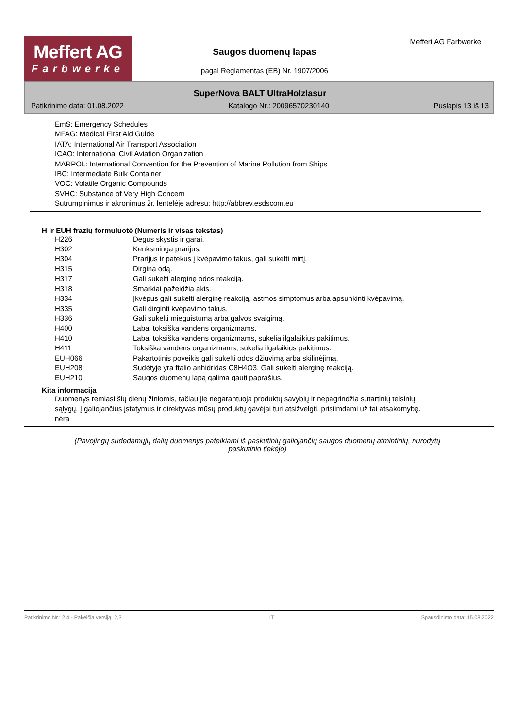Meffert AG
Farbwerke
Meffert AG Farbwerke
Saugos duomenų lapas
pagal Reglamentas (EB) Nr. 1907/2006
SuperNova BALT UltraHolzlasur
Patikrinimo data: 01.08.2022 Katalogo Nr.: 20096570230140 Puslapis 13 iš 13
EmS: Emergency Schedules
MFAG: Medical First Aid Guide
IATA: International Air Transport Association
ICAO: International Civil Aviation Organization
MARPOL: International Convention for the Prevention of Marine Pollution from Ships
IBC: Intermediate Bulk Container
VOC: Volatile Organic Compounds
SVHC: Substance of Very High Concern
Sutrumpinimus ir akronimus žr. lentelėje adresu: http://abbrev.esdscom.eu
H ir EUH frazių formuluotė (Numeris ir visas tekstas)
| H226 | Degūs skystis ir garai. |
| H302 | Kenksminga prarijus. |
| H304 | Prarijus ir patekus į kvėpavimo takus, gali sukelti mirtį. |
| H315 | Dirgina odą. |
| H317 | Gali sukelti alerginę odos reakciją. |
| H318 | Smarkiai pažeidžia akis. |
| H334 | Įkvėpus gali sukelti alerginę reakciją, astmos simptomus arba apsunkinti kvėpavimą. |
| H335 | Gali dirginti kvėpavimo takus. |
| H336 | Gali sukelti mieguistumą arba galvos svaigimą. |
| H400 | Labai toksiška vandens organizmams. |
| H410 | Labai toksiška vandens organizmams, sukelia ilgalaikius pakitimus. |
| H411 | Toksiška vandens organizmams, sukelia ilgalaikius pakitimus. |
| EUH066 | Pakartotinis poveikis gali sukelti odos džiūvimą arba skilinėjimą. |
| EUH208 | Sudėtyje yra ftalio anhidridas C8H4O3. Gali sukelti alerginę reakciją. |
| EUH210 | Saugos duomenų lapą galima gauti paprašius. |
Kita informacija
Duomenys remiasi šių dienų žiniomis, tačiau jie negarantuoja produktų savybių ir nepagrindžia sutartinių teisinių sąlygų. Į galiojančius įstatymus ir direktyvas mūsų produktų gavėjai turi atsižvelgti, prisiimdami už tai atsakomybę. nėra
(Pavojingų sudedamųjų dalių duomenys pateikiami iš paskutinių galiojančių saugos duomenų atmintinių, nurodytų paskutinio tiekėjo)
Patikrinimo Nr.: 2,4 - Pakeičia versiją: 2,3 LT Spausdinimo data: 15.08.2022